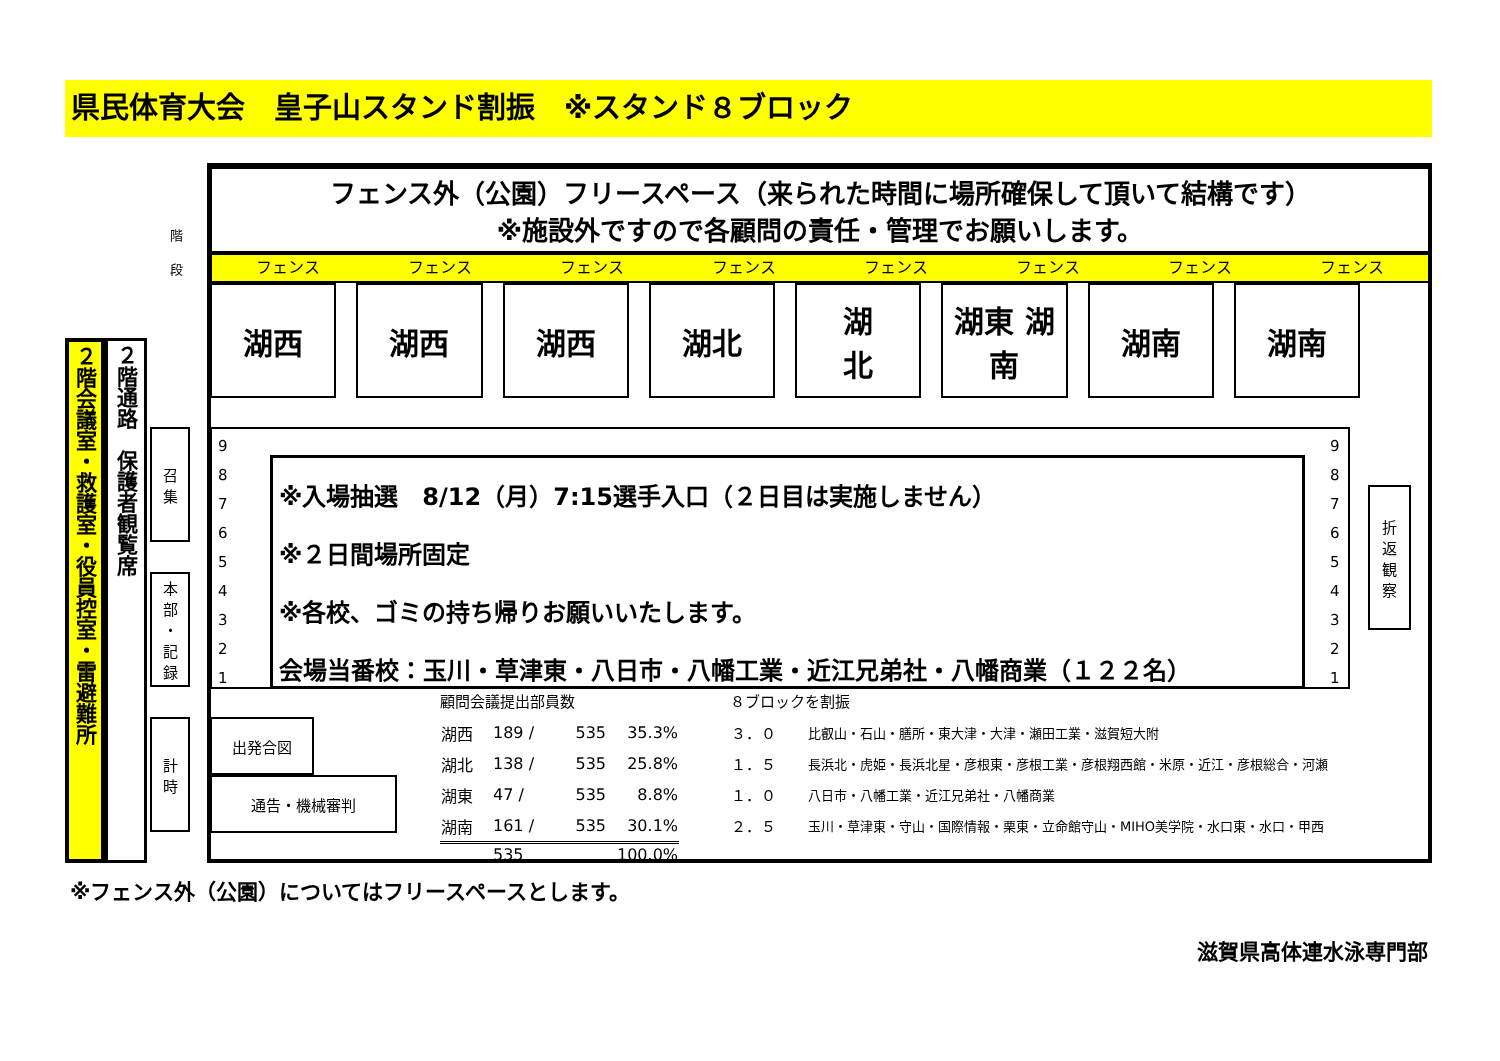県民体育大会　皇子山スタンド割振　※スタンド８ブロック
フェンス外（公園）フリースペース（来られた時間に場所確保して頂いて結構です）
※施設外ですので各顧問の責任・管理でお願いします。
フェンス フェンス フェンス フェンス フェンス フェンス フェンス フェンス
湖西 湖西 湖西 湖北 湖
北
湖東 湖南 湖南 湖南
２階会議室・救護室・役員控室・雷避難所
２階通路　保護者観覧席
階
段
召
集
本
部
・
記
録
計
時
9
8
7
6
5
4
3
2
1
9
8
7
6
5
4
3
2
1
※入場抽選　8/12（月）7:15選手入口（２日目は実施しません）
※２日間場所固定
※各校、ゴミの持ち帰りお願いいたします。
会場当番校：玉川・草津東・八日市・八幡工業・近江兄弟社・八幡商業（１２２名）
折
返
観
察
出発合図
通告・機械審判
顧問会議提出部員数
| 湖西 | 189 / | 535 | 35.3% |
| 湖北 | 138 / | 535 | 25.8% |
| 湖東 | 47 / | 535 | 8.8% |
| 湖南 | 161 / | 535 | 30.1% |
| | 535 | | 100.0% |
８ブロックを割振
| ３．０ | 比叡山・石山・膳所・東大津・大津・瀬田工業・滋賀短大附 |
| １．５ | 長浜北・虎姫・長浜北星・彦根東・彦根工業・彦根翔西館・米原・近江・彦根総合・河瀬 |
| １．０ | 八日市・八幡工業・近江兄弟社・八幡商業 |
| ２．５ | 玉川・草津東・守山・国際情報・栗東・立命館守山・MIHO美学院・水口東・水口・甲西 |
※フェンス外（公園）についてはフリースペースとします。
滋賀県高体連水泳専門部